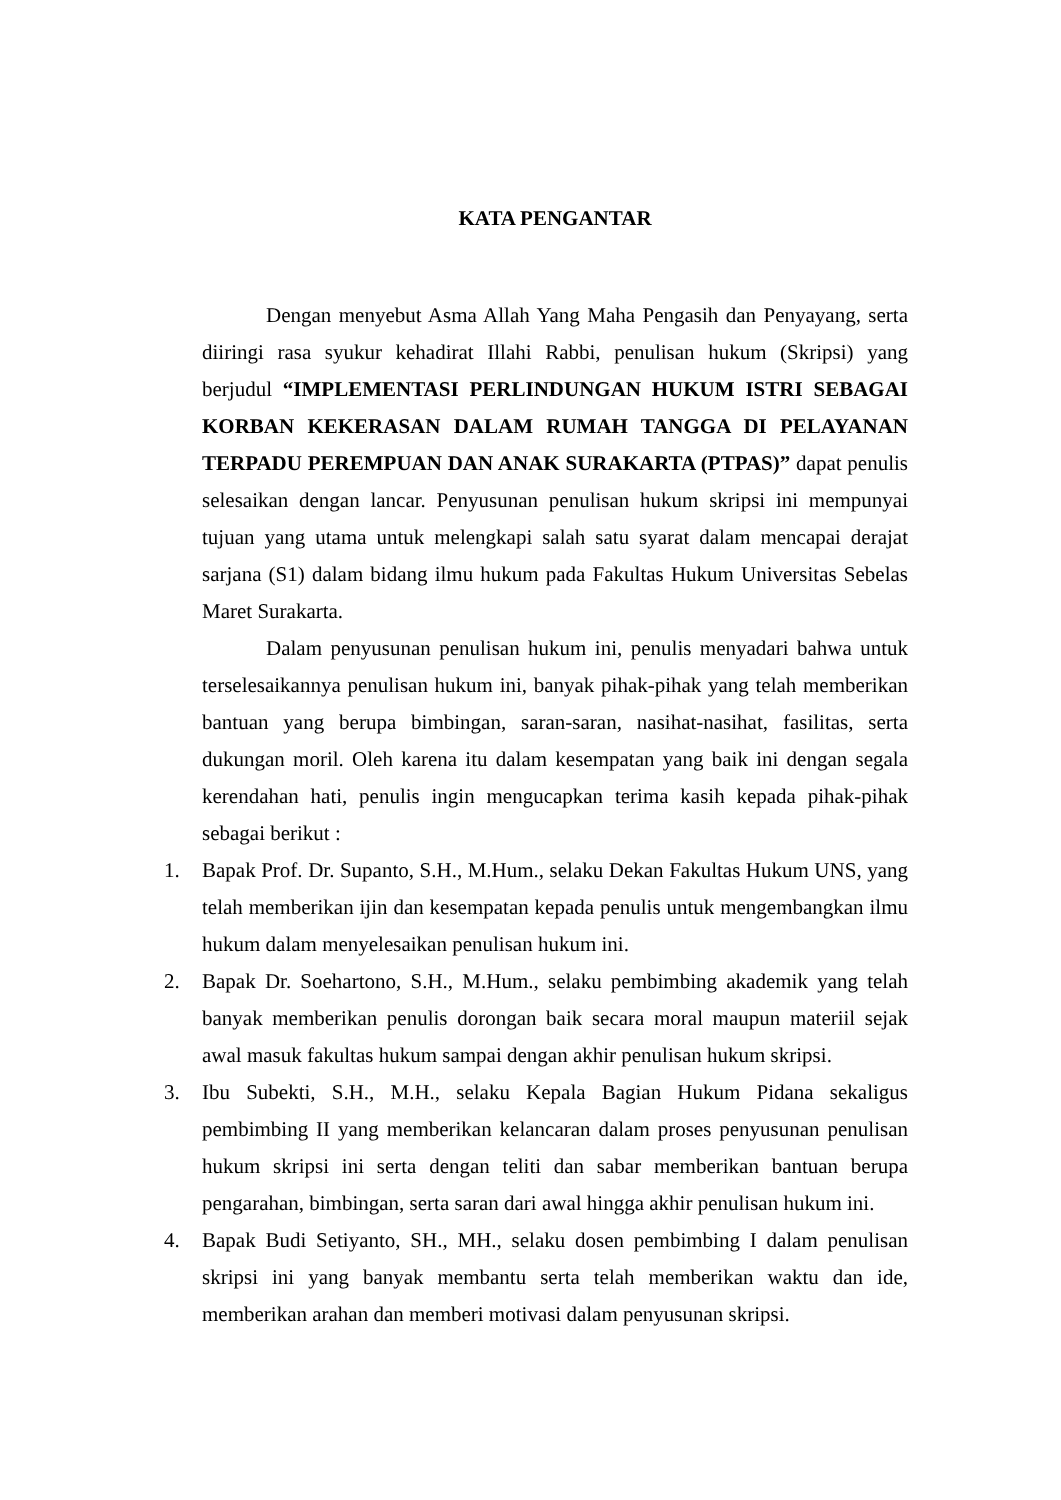KATA PENGANTAR
Dengan menyebut Asma Allah Yang Maha Pengasih dan Penyayang, serta diiringi rasa syukur kehadirat Illahi Rabbi, penulisan hukum (Skripsi) yang berjudul “IMPLEMENTASI PERLINDUNGAN HUKUM ISTRI SEBAGAI KORBAN KEKERASAN DALAM RUMAH TANGGA DI PELAYANAN TERPADU PEREMPUAN DAN ANAK SURAKARTA (PTPAS)” dapat penulis selesaikan dengan lancar. Penyusunan penulisan hukum skripsi ini mempunyai tujuan yang utama untuk melengkapi salah satu syarat dalam mencapai derajat sarjana (S1) dalam bidang ilmu hukum pada Fakultas Hukum Universitas Sebelas Maret Surakarta.
Dalam penyusunan penulisan hukum ini, penulis menyadari bahwa untuk terselesaikannya penulisan hukum ini, banyak pihak-pihak yang telah memberikan bantuan yang berupa bimbingan, saran-saran, nasihat-nasihat, fasilitas, serta dukungan moril. Oleh karena itu dalam kesempatan yang baik ini dengan segala kerendahan hati, penulis ingin mengucapkan terima kasih kepada pihak-pihak sebagai berikut :
1. Bapak Prof. Dr. Supanto, S.H., M.Hum., selaku Dekan Fakultas Hukum UNS, yang telah memberikan ijin dan kesempatan kepada penulis untuk mengembangkan ilmu hukum dalam menyelesaikan penulisan hukum ini.
2. Bapak Dr. Soehartono, S.H., M.Hum., selaku pembimbing akademik yang telah banyak memberikan penulis dorongan baik secara moral maupun materiil sejak awal masuk fakultas hukum sampai dengan akhir penulisan hukum skripsi.
3. Ibu Subekti, S.H., M.H., selaku Kepala Bagian Hukum Pidana sekaligus pembimbing II yang memberikan kelancaran dalam proses penyusunan penulisan hukum skripsi ini serta dengan teliti dan sabar memberikan bantuan berupa pengarahan, bimbingan, serta saran dari awal hingga akhir penulisan hukum ini.
4. Bapak Budi Setiyanto, SH., MH., selaku dosen pembimbing I dalam penulisan skripsi ini yang banyak membantu serta telah memberikan waktu dan ide, memberikan arahan dan memberi motivasi dalam penyusunan skripsi.